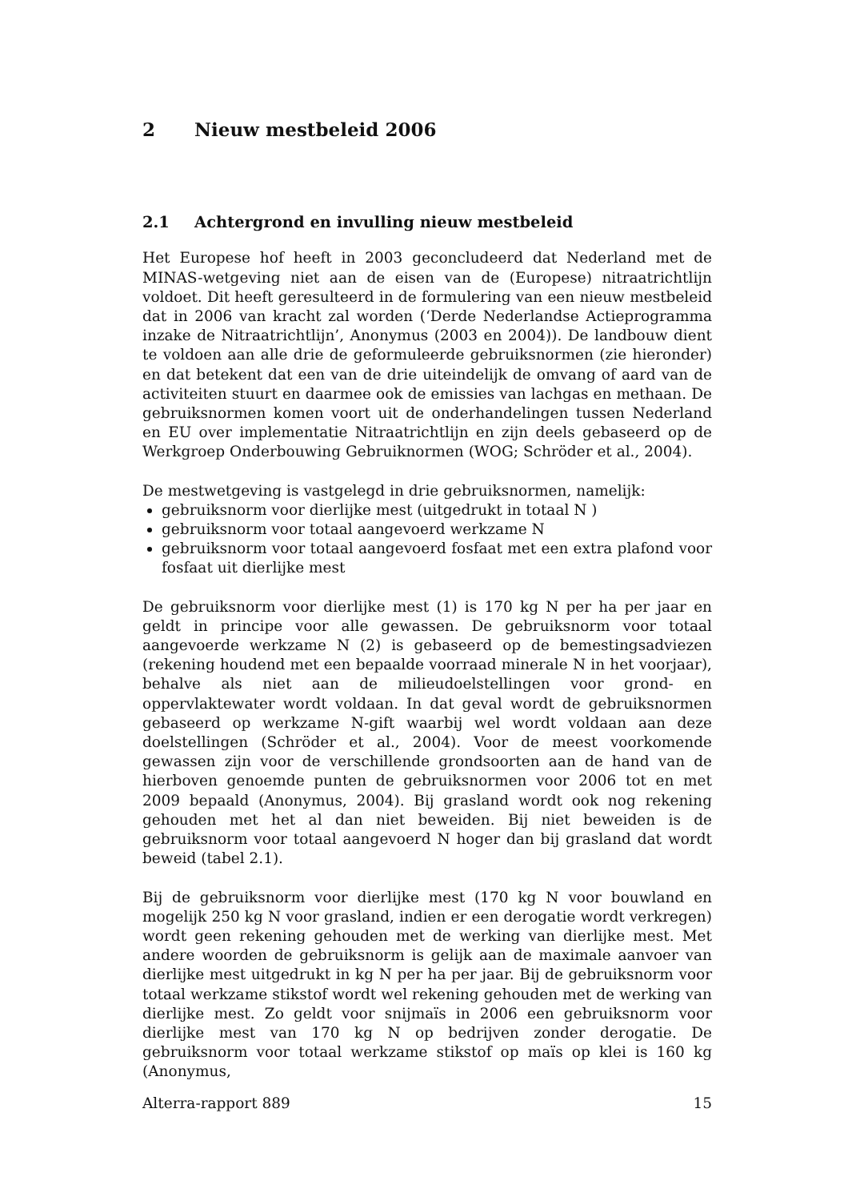2 Nieuw mestbeleid 2006
2.1 Achtergrond en invulling nieuw mestbeleid
Het Europese hof heeft in 2003 geconcludeerd dat Nederland met de MINAS-wetgeving niet aan de eisen van de (Europese) nitraatrichtlijn voldoet. Dit heeft geresulteerd in de formulering van een nieuw mestbeleid dat in 2006 van kracht zal worden (‘Derde Nederlandse Actieprogramma inzake de Nitraatrichtlijn’, Anonymus (2003 en 2004)). De landbouw dient te voldoen aan alle drie de geformuleerde gebruiksnormen (zie hieronder) en dat betekent dat een van de drie uiteindelijk de omvang of aard van de activiteiten stuurt en daarmee ook de emissies van lachgas en methaan. De gebruiksnormen komen voort uit de onderhandelingen tussen Nederland en EU over implementatie Nitraatrichtlijn en zijn deels gebaseerd op de Werkgroep Onderbouwing Gebruiknormen (WOG; Schröder et al., 2004).
De mestwetgeving is vastgelegd in drie gebruiksnormen, namelijk:
gebruiksnorm voor dierlijke mest (uitgedrukt in totaal N )
gebruiksnorm voor totaal aangevoerd werkzame N
gebruiksnorm voor totaal aangevoerd fosfaat met een extra plafond voor fosfaat uit dierlijke mest
De gebruiksnorm voor dierlijke mest (1) is 170 kg N per ha per jaar en geldt in principe voor alle gewassen. De gebruiksnorm voor totaal aangevoerde werkzame N (2) is gebaseerd op de bemestingsadviezen (rekening houdend met een bepaalde voorraad minerale N in het voorjaar), behalve als niet aan de milieudoelstellingen voor grond- en oppervlaktewater wordt voldaan. In dat geval wordt de gebruiksnormen gebaseerd op werkzame N-gift waarbij wel wordt voldaan aan deze doelstellingen (Schröder et al., 2004). Voor de meest voorkomende gewassen zijn voor de verschillende grondsoorten aan de hand van de hierboven genoemde punten de gebruiksnormen voor 2006 tot en met 2009 bepaald (Anonymus, 2004). Bij grasland wordt ook nog rekening gehouden met het al dan niet beweiden. Bij niet beweiden is de gebruiksnorm voor totaal aangevoerd N hoger dan bij grasland dat wordt beweid (tabel 2.1).
Bij de gebruiksnorm voor dierlijke mest (170 kg N voor bouwland en mogelijk 250 kg N voor grasland, indien er een derogatie wordt verkregen) wordt geen rekening gehouden met de werking van dierlijke mest. Met andere woorden de gebruiksnorm is gelijk aan de maximale aanvoer van dierlijke mest uitgedrukt in kg N per ha per jaar. Bij de gebruiksnorm voor totaal werkzame stikstof wordt wel rekening gehouden met de werking van dierlijke mest. Zo geldt voor snijmaïs in 2006 een gebruiksnorm voor dierlijke mest van 170 kg N op bedrijven zonder derogatie. De gebruiksnorm voor totaal werkzame stikstof op maïs op klei is 160 kg (Anonymus,
Alterra-rapport 889 15